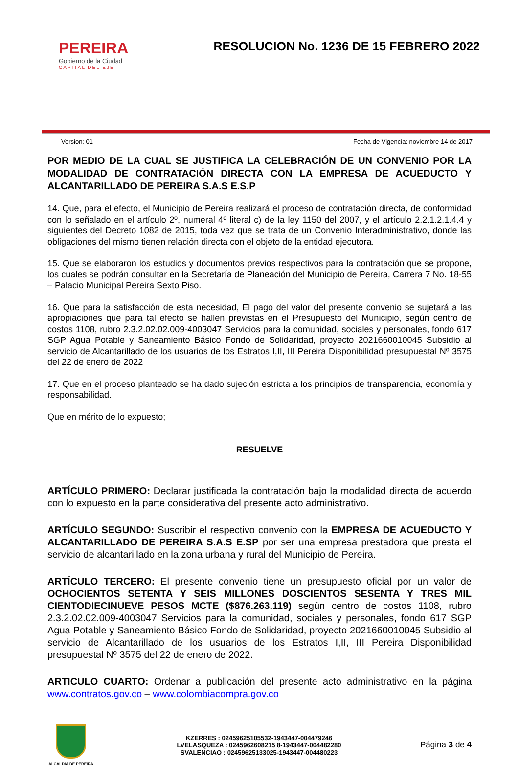PEREIRA
Gobierno de la Ciudad
CAPITAL DEL EJE
RESOLUCION No. 1236 DE 15 FEBRERO 2022
Version: 01 Fecha de Vigencia: noviembre 14 de 2017
POR MEDIO DE LA CUAL SE JUSTIFICA LA CELEBRACIÓN DE UN CONVENIO POR LA MODALIDAD DE CONTRATACIÓN DIRECTA CON LA EMPRESA DE ACUEDUCTO Y ALCANTARILLADO DE PEREIRA S.A.S E.S.P
14. Que, para el efecto, el Municipio de Pereira realizará el proceso de contratación directa, de conformidad con lo señalado en el artículo 2º, numeral 4º literal c) de la ley 1150 del 2007, y el artículo 2.2.1.2.1.4.4 y siguientes del Decreto 1082 de 2015, toda vez que se trata de un Convenio Interadministrativo, donde las obligaciones del mismo tienen relación directa con el objeto de la entidad ejecutora.
15. Que se elaboraron los estudios y documentos previos respectivos para la contratación que se propone, los cuales se podrán consultar en la Secretaría de Planeación del Municipio de Pereira, Carrera 7 No. 18-55 – Palacio Municipal Pereira Sexto Piso.
16. Que para la satisfacción de esta necesidad, El pago del valor del presente convenio se sujetará a las apropiaciones que para tal efecto se hallen previstas en el Presupuesto del Municipio, según centro de costos 1108, rubro 2.3.2.02.02.009-4003047 Servicios para la comunidad, sociales y personales, fondo 617 SGP Agua Potable y Saneamiento Básico Fondo de Solidaridad, proyecto 2021660010045 Subsidio al servicio de Alcantarillado de los usuarios de los Estratos I,II, III Pereira Disponibilidad presupuestal Nº 3575 del 22 de enero de 2022
17. Que en el proceso planteado se ha dado sujeción estricta a los principios de transparencia, economía y responsabilidad.
Que en mérito de lo expuesto;
RESUELVE
ARTÍCULO PRIMERO: Declarar justificada la contratación bajo la modalidad directa de acuerdo con lo expuesto en la parte considerativa del presente acto administrativo.
ARTÍCULO SEGUNDO: Suscribir el respectivo convenio con la EMPRESA DE ACUEDUCTO Y ALCANTARILLADO DE PEREIRA S.A.S E.SP por ser una empresa prestadora que presta el servicio de alcantarillado en la zona urbana y rural del Municipio de Pereira.
ARTÍCULO TERCERO: El presente convenio tiene un presupuesto oficial por un valor de OCHOCIENTOS SETENTA Y SEIS MILLONES DOSCIENTOS SESENTA Y TRES MIL CIENTODIECINUEVE PESOS MCTE ($876.263.119) según centro de costos 1108, rubro 2.3.2.02.02.009-4003047 Servicios para la comunidad, sociales y personales, fondo 617 SGP Agua Potable y Saneamiento Básico Fondo de Solidaridad, proyecto 2021660010045 Subsidio al servicio de Alcantarillado de los usuarios de los Estratos I,II, III Pereira Disponibilidad presupuestal Nº 3575 del 22 de enero de 2022.
ARTICULO CUARTO: Ordenar a publicación del presente acto administrativo en la página www.contratos.gov.co – www.colombiacompra.gov.co
ALCALDIA DE PEREIRA
KZERRES : 02459625105532-1943447-004479246
LVELASQUEZA : 0245962608215 8-1943447-004482280
SVALENCIAO : 02459625133025-1943447-004480223
Página 3 de 4